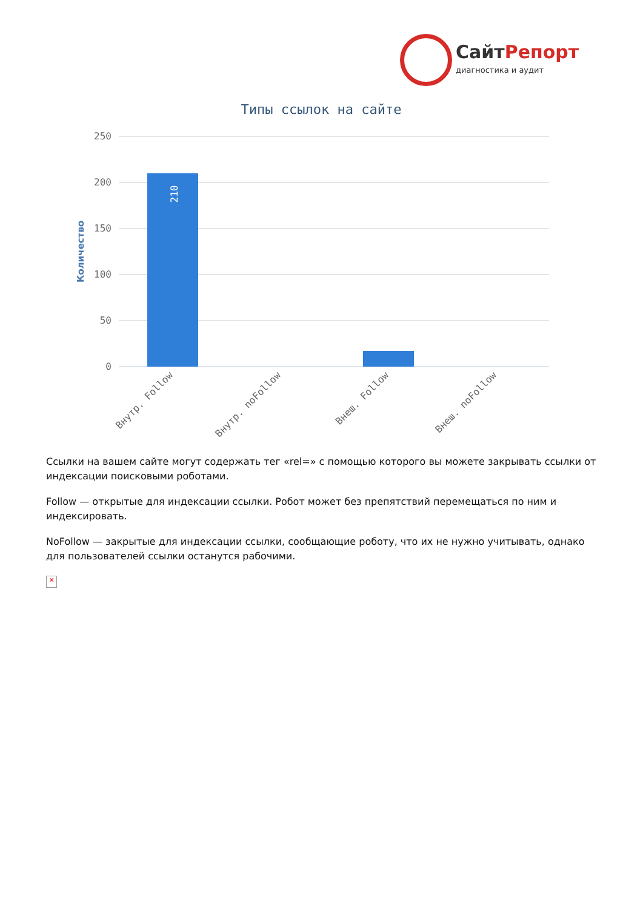СайтРепорт
диагностика и аудит
Типы ссылок на сайте
250
200
150
100
50
0
Количество
210
Внутр. Follow
Внутр. noFollow
Внеш. Follow
Внеш. noFollow
Ссылки на вашем сайте могут содержать тег «rel=» с помощью которого вы можете закрывать ссылки от индексации поисковыми роботами.
Follow — открытые для индексации ссылки. Робот может без препятствий перемещаться по ним и индексировать.
NoFollow — закрытые для индексации ссылки, сообщающие роботу, что их не нужно учитывать, однако для пользователей ссылки останутся рабочими.
✕